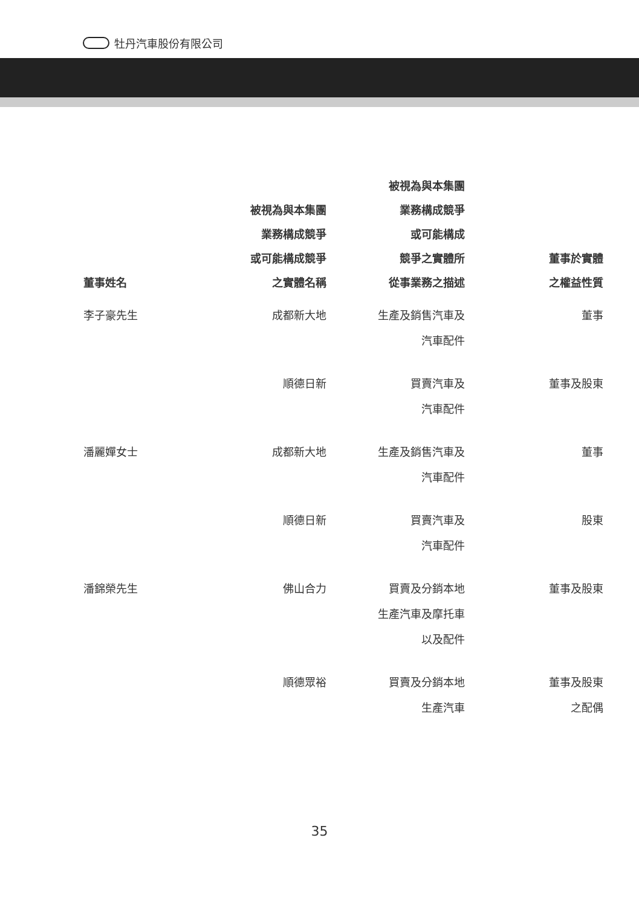牡丹汽車股份有限公司
| 董事姓名 | 被視為與本集團 業務構成競爭 或可能構成競爭 之實體名稱 | 被視為與本集團 業務構成競爭 或可能構成 競爭之實體所 從事業務之描述 | 董事於實體 之權益性質 |
| --- | --- | --- | --- |
| 李子豪先生 | 成都新大地 | 生產及銷售汽車及 汽車配件 | 董事 |
| | 順德日新 | 買賣汽車及 汽車配件 | 董事及股東 |
| 潘麗嬋女士 | 成都新大地 | 生產及銷售汽車及 汽車配件 | 董事 |
| | 順德日新 | 買賣汽車及 汽車配件 | 股東 |
| 潘錦榮先生 | 佛山合力 | 買賣及分銷本地 生產汽車及摩托車 以及配件 | 董事及股東 |
| | 順德眾裕 | 買賣及分銷本地 生產汽車 | 董事及股東 之配偶 |
35